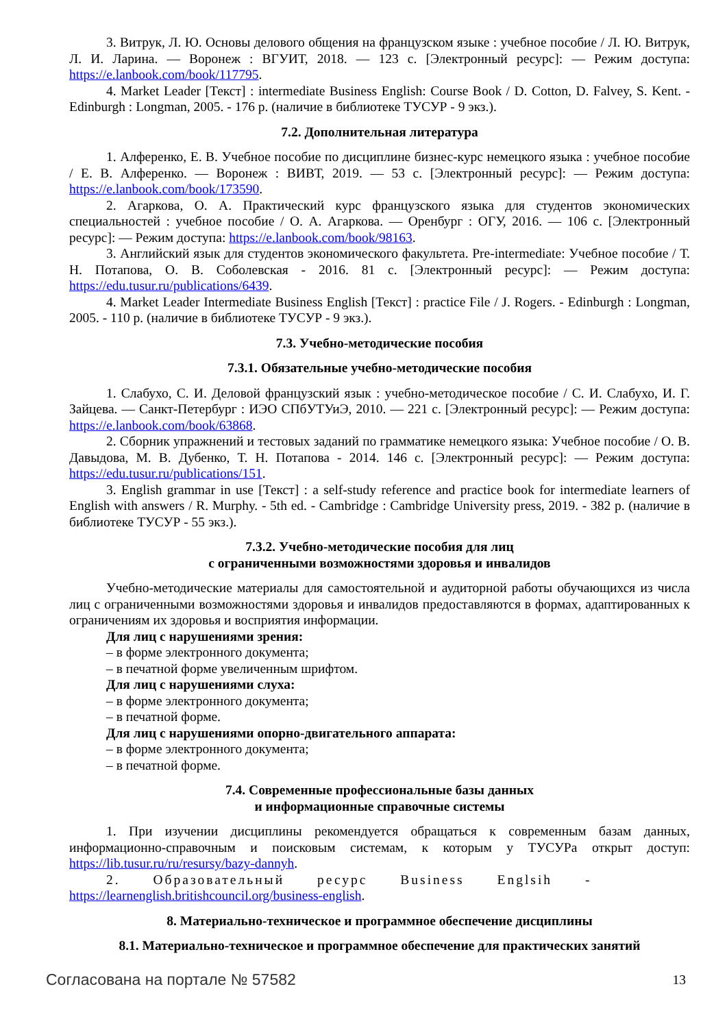3. Витрук, Л. Ю. Основы делового общения на французском языке : учебное пособие / Л. Ю. Витрук, Л. И. Ларина. — Воронеж : ВГУИТ, 2018. — 123 с. [Электронный ресурс]: — Режим доступа: https://e.lanbook.com/book/117795.
4. Market Leader [Текст] : intermediate Business English: Course Book / D. Cotton, D. Falvey, S. Kent. - Edinburgh : Longman, 2005. - 176 p. (наличие в библиотеке ТУСУР - 9 экз.).
7.2. Дополнительная литература
1. Алференко, Е. В. Учебное пособие по дисциплине бизнес-курс немецкого языка : учебное пособие / Е. В. Алференко. — Воронеж : ВИВТ, 2019. — 53 с. [Электронный ресурс]: — Режим доступа: https://e.lanbook.com/book/173590.
2. Агаркова, О. А. Практический курс французского языка для студентов экономических специальностей : учебное пособие / О. А. Агаркова. — Оренбург : ОГУ, 2016. — 106 с. [Электронный ресурс]: — Режим доступа: https://e.lanbook.com/book/98163.
3. Английский язык для студентов экономического факультета. Pre-intermediate: Учебное пособие / Т. Н. Потапова, О. В. Соболевская - 2016. 81 с. [Электронный ресурс]: — Режим доступа: https://edu.tusur.ru/publications/6439.
4. Market Leader Intermediate Business English [Текст] : practice File / J. Rogers. - Edinburgh : Longman, 2005. - 110 p. (наличие в библиотеке ТУСУР - 9 экз.).
7.3. Учебно-методические пособия
7.3.1. Обязательные учебно-методические пособия
1. Слабухо, С. И. Деловой французский язык : учебно-методическое пособие / С. И. Слабухо, И. Г. Зайцева. — Санкт-Петербург : ИЭО СПбУТУиЭ, 2010. — 221 с. [Электронный ресурс]: — Режим доступа: https://e.lanbook.com/book/63868.
2. Сборник упражнений и тестовых заданий по грамматике немецкого языка: Учебное пособие / О. В. Давыдова, М. В. Дубенко, Т. Н. Потапова - 2014. 146 с. [Электронный ресурс]: — Режим доступа: https://edu.tusur.ru/publications/151.
3. English grammar in use [Текст] : a self-study reference and practice book for intermediate learners of English with answers / R. Murphy. - 5th ed. - Cambridge : Cambridge University press, 2019. - 382 p. (наличие в библиотеке ТУСУР - 55 экз.).
7.3.2. Учебно-методические пособия для лиц
с ограниченными возможностями здоровья и инвалидов
Учебно-методические материалы для самостоятельной и аудиторной работы обучающихся из числа лиц с ограниченными возможностями здоровья и инвалидов предоставляются в формах, адаптированных к ограничениям их здоровья и восприятия информации.
Для лиц с нарушениями зрения:
– в форме электронного документа;
– в печатной форме увеличенным шрифтом.
Для лиц с нарушениями слуха:
– в форме электронного документа;
– в печатной форме.
Для лиц с нарушениями опорно-двигательного аппарата:
– в форме электронного документа;
– в печатной форме.
7.4. Современные профессиональные базы данных
и информационные справочные системы
1. При изучении дисциплины рекомендуется обращаться к современным базам данных, информационно-справочным и поисковым системам, к которым у ТУСУРа открыт доступ: https://lib.tusur.ru/ru/resursy/bazy-dannyh.
2. Образовательный ресурс Business Englsih -
https://learnenglish.britishcouncil.org/business-english.
8. Материально-техническое и программное обеспечение дисциплины
8.1. Материально-техническое и программное обеспечение для практических занятий
Согласована на портале № 57582 13